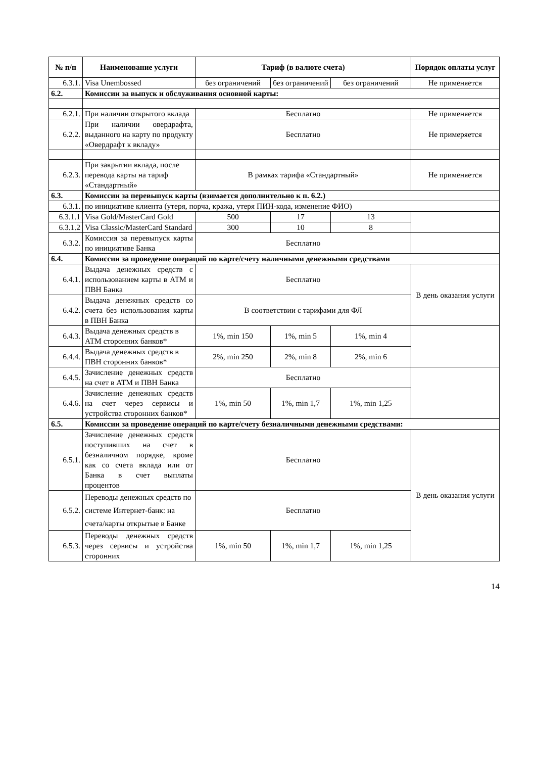| № п/п | Наименование услуги | Тариф (в валюте счета) | | | Порядок оплаты услуг |
| --- | --- | --- | --- | --- | --- |
| 6.3.1. | Visa Unembossed | без ограничений | без ограничений | без ограничений | Не применяется |
| 6.2. | Комиссии за выпуск и обслуживания основной карты: | | | | |
| 6.2.1. | При наличии открытого вклада | Бесплатно | | | Не применяется |
| 6.2.2. | При наличии овердрафта, выданного на карту по продукту «Овердрафт к вкладу» | Бесплатно | | | Не примеряется |
| 6.2.3. | При закрытии вклада, после перевода карты на тариф «Стандартный» | В рамках тарифа «Стандартный» | | | Не применяется |
| 6.3. | Комиссии за перевыпуск карты (взимается дополнительно к п. 6.2.) | | | | |
| 6.3.1. | по инициативе клиента (утеря, порча, кража, утеря ПИН-кода, изменение ФИО) | | | | |
| 6.3.1.1 | Visa Gold/MasterCard Gold | 500 | 17 | 13 | |
| 6.3.1.2 | Visa Classic/MasterCard Standard | 300 | 10 | 8 | |
| 6.3.2. | Комиссия за перевыпуск карты по инициативе Банка | Бесплатно | | | |
| 6.4. | Комиссии за проведение операций по карте/счету наличными денежными средствами | | | | |
| 6.4.1. | Выдача денежных средств с использованием карты в АТМ и ПВН Банка | Бесплатно | | | В день оказания услуги |
| 6.4.2. | Выдача денежных средств со счета без использования карты в ПВН Банка | В соответствии с тарифами для ФЛ | | | |
| 6.4.3. | Выдача денежных средств в АТМ сторонних банков* | 1%, min 150 | 1%, min 5 | 1%, min 4 | |
| 6.4.4. | Выдача денежных средств в ПВН сторонних банков* | 2%, min 250 | 2%, min 8 | 2%, min 6 | |
| 6.4.5. | Зачисление денежных средств на счет в АТМ и ПВН Банка | Бесплатно | | | |
| 6.4.6. | Зачисление денежных средств на счет через сервисы и устройства сторонних банков* | 1%, min 50 | 1%, min 1,7 | 1%, min 1,25 | |
| 6.5. | Комиссии за проведение операций по карте/счету безналичными денежными средствами: | | | | |
| 6.5.1. | Зачисление денежных средств поступивших на счет в безналичном порядке, кроме как со счета вклада или от Банка в счет выплаты процентов | Бесплатно | | | В день оказания услуги |
| 6.5.2. | Переводы денежных средств по системе Интернет-банк: на счета/карты открытые в Банке | Бесплатно | | | |
| 6.5.3. | Переводы денежных средств через сервисы и устройства сторонних | 1%, min 50 | 1%, min 1,7 | 1%, min 1,25 | |
14